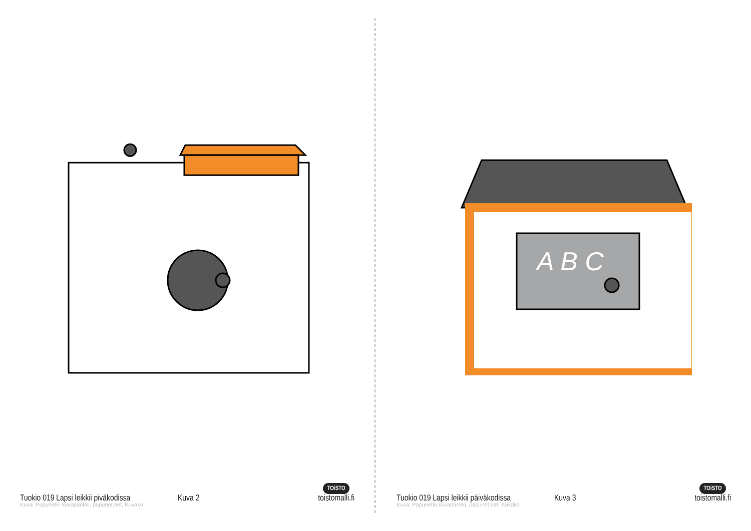Tuokio 019 Lapsi leikkii piväkodissa Kuva 2 TOiSTO
toistomalli.fi
Kuva: Papunetin kuvapankki, papunet.net, Kuvako
A B C
Tuokio 019 Lapsi leikkii päiväkodissa Kuva 3 TOiSTO
toistomalli.fi
Kuva: Papunetin kuvapankki, papunet.net, Kuvako